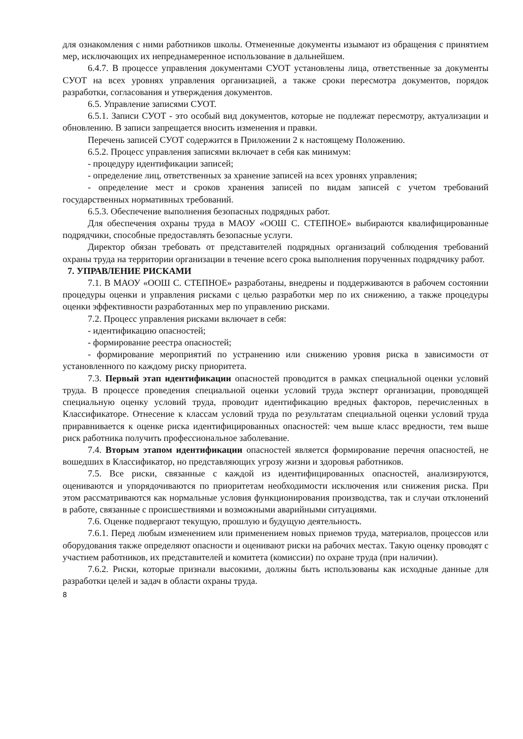для ознакомления с ними работников школы. Отмененные документы изымают из обращения с принятием мер, исключающих их непреднамеренное использование в дальнейшем.
6.4.7. В процессе управления документами СУОТ установлены лица, ответственные за документы СУОТ на всех уровнях управления организацией, а также сроки пересмотра документов, порядок разработки, согласования и утверждения документов.
6.5. Управление записями СУОТ.
6.5.1. Записи СУОТ - это особый вид документов, которые не подлежат пересмотру, актуализации и обновлению. В записи запрещается вносить изменения и правки.
Перечень записей СУОТ содержится в Приложении 2 к настоящему Положению.
6.5.2. Процесс управления записями включает в себя как минимум:
- процедуру идентификации записей;
- определение лиц, ответственных за хранение записей на всех уровнях управления;
- определение мест и сроков хранения записей по видам записей с учетом требований государственных нормативных требований.
6.5.3. Обеспечение выполнения безопасных подрядных работ.
Для обеспечения охраны труда в МАОУ «ООШ С. СТЕПНОЕ» выбираются квалифицированные подрядчики, способные предоставлять безопасные услуги.
Директор обязан требовать от представителей подрядных организаций соблюдения требований охраны труда на территории организации в течение всего срока выполнения порученных подрядчику работ.
7. УПРАВЛЕНИЕ РИСКАМИ
7.1. В МАОУ «ООШ С. СТЕПНОЕ» разработаны, внедрены и поддерживаются в рабочем состоянии процедуры оценки и управления рисками с целью разработки мер по их снижению, а также процедуры оценки эффективности разработанных мер по управлению рисками.
7.2. Процесс управления рисками включает в себя:
- идентификацию опасностей;
- формирование реестра опасностей;
- формирование мероприятий по устранению или снижению уровня риска в зависимости от установленного по каждому риску приоритета.
7.3. Первый этап идентификации опасностей проводится в рамках специальной оценки условий труда. В процессе проведения специальной оценки условий труда эксперт организации, проводящей специальную оценку условий труда, проводит идентификацию вредных факторов, перечисленных в Классификаторе. Отнесение к классам условий труда по результатам специальной оценки условий труда приравнивается к оценке риска идентифицированных опасностей: чем выше класс вредности, тем выше риск работника получить профессиональное заболевание.
7.4. Вторым этапом идентификации опасностей является формирование перечня опасностей, не вошедших в Классификатор, но представляющих угрозу жизни и здоровья работников.
7.5. Все риски, связанные с каждой из идентифицированных опасностей, анализируются, оцениваются и упорядочиваются по приоритетам необходимости исключения или снижения риска. При этом рассматриваются как нормальные условия функционирования производства, так и случаи отклонений в работе, связанные с происшествиями и возможными аварийными ситуациями.
7.6. Оценке подвергают текущую, прошлую и будущую деятельность.
7.6.1. Перед любым изменением или применением новых приемов труда, материалов, процессов или оборудования также определяют опасности и оценивают риски на рабочих местах. Такую оценку проводят с участием работников, их представителей и комитета (комиссии) по охране труда (при наличии).
7.6.2. Риски, которые признали высокими, должны быть использованы как исходные данные для разработки целей и задач в области охраны труда.
8